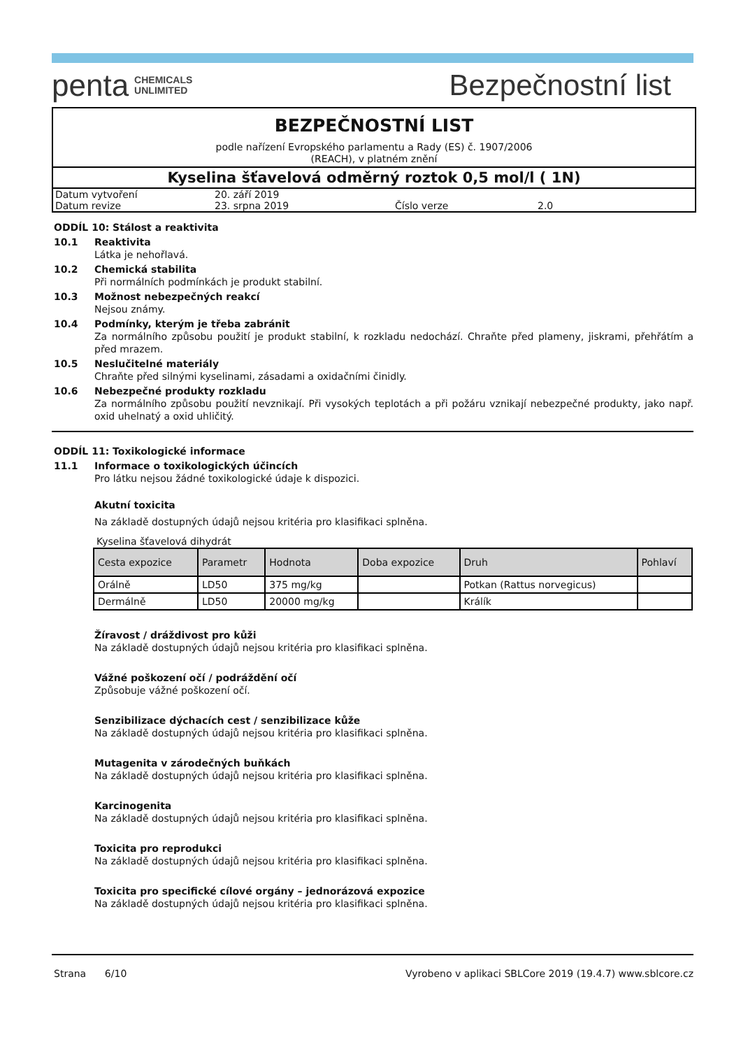penta CHEMICALS
UNLIMITED
Bezpečnostní list
BEZPEČNOSTNÍ LIST
podle nařízení Evropského parlamentu a Rady (ES) č. 1907/2006
(REACH), v platném znění
Kyselina šťavelová odměrný roztok 0,5 mol/l ( 1N)
| Datum vytvoření | 20. září 2019 | | |
| Datum revize | 23. srpna 2019 | Číslo verze | 2.0 |
ODDÍL 10: Stálost a reaktivita
10.1 Reaktivita
Látka je nehořlavá.
10.2 Chemická stabilita
Při normálních podmínkách je produkt stabilní.
10.3 Možnost nebezpečných reakcí
Nejsou známy.
10.4 Podmínky, kterým je třeba zabránit
Za normálního způsobu použití je produkt stabilní, k rozkladu nedochází. Chraňte před plameny, jiskrami, přehřátím a před mrazem.
10.5 Neslučitelné materiály
Chraňte před silnými kyselinami, zásadami a oxidačními činidly.
10.6 Nebezpečné produkty rozkladu
Za normálního způsobu použití nevznikají. Při vysokých teplotách a při požáru vznikají nebezpečné produkty, jako např. oxid uhelnatý a oxid uhličitý.
ODDÍL 11: Toxikologické informace
11.1 Informace o toxikologických účincích
Pro látku nejsou žádné toxikologické údaje k dispozici.
Akutní toxicita
Na základě dostupných údajů nejsou kritéria pro klasifikaci splněna.
Kyselina šťavelová dihydrát
| Cesta expozice | Parametr | Hodnota | Doba expozice | Druh | Pohlaví |
| --- | --- | --- | --- | --- | --- |
| Orálně | LD50 | 375 mg/kg | | Potkan (Rattus norvegicus) | |
| Dermálně | LD50 | 20000 mg/kg | | Králík | |
Žíravost / dráždivost pro kůži
Na základě dostupných údajů nejsou kritéria pro klasifikaci splněna.
Vážné poškození očí / podráždění očí
Způsobuje vážné poškození očí.
Senzibilizace dýchacích cest / senzibilizace kůže
Na základě dostupných údajů nejsou kritéria pro klasifikaci splněna.
Mutagenita v zárodečných buňkách
Na základě dostupných údajů nejsou kritéria pro klasifikaci splněna.
Karcinogenita
Na základě dostupných údajů nejsou kritéria pro klasifikaci splněna.
Toxicita pro reprodukci
Na základě dostupných údajů nejsou kritéria pro klasifikaci splněna.
Toxicita pro specifické cílové orgány – jednorázová expozice
Na základě dostupných údajů nejsou kritéria pro klasifikaci splněna.
Strana 6/10 Vyrobeno v aplikaci SBLCore 2019 (19.4.7) www.sblcore.cz